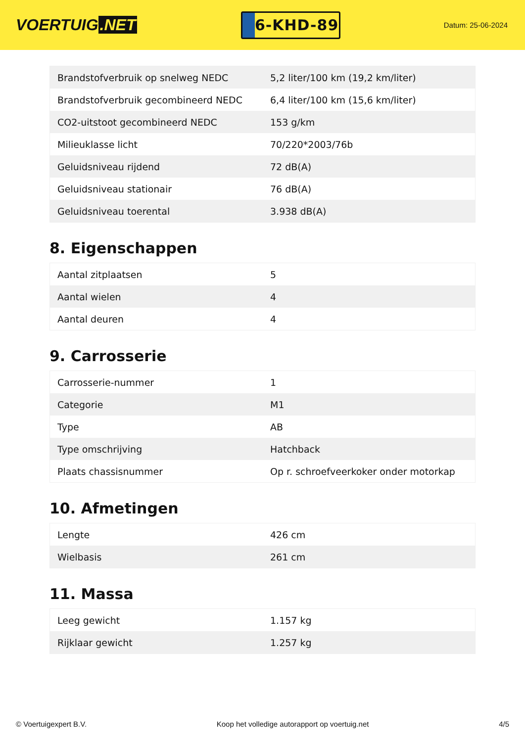VOERTUIG.NET
6-KHD-89
Datum: 25-06-2024
| Brandstofverbruik op snelweg NEDC | 5,2 liter/100 km (19,2 km/liter) |
| Brandstofverbruik gecombineerd NEDC | 6,4 liter/100 km (15,6 km/liter) |
| CO2-uitstoot gecombineerd NEDC | 153 g/km |
| Milieuklasse licht | 70/220*2003/76b |
| Geluidsniveau rijdend | 72 dB(A) |
| Geluidsniveau stationair | 76 dB(A) |
| Geluidsniveau toerental | 3.938 dB(A) |
8. Eigenschappen
| Aantal zitplaatsen | 5 |
| Aantal wielen | 4 |
| Aantal deuren | 4 |
9. Carrosserie
| Carrosserie-nummer | 1 |
| Categorie | M1 |
| Type | AB |
| Type omschrijving | Hatchback |
| Plaats chassisnummer | Op r. schroefveerkoker onder motorkap |
10. Afmetingen
| Lengte | 426 cm |
| Wielbasis | 261 cm |
11. Massa
| Leeg gewicht | 1.157 kg |
| Rijklaar gewicht | 1.257 kg |
© Voertuigexpert B.V. Koop het volledige autorapport op voertuig.net 4/5